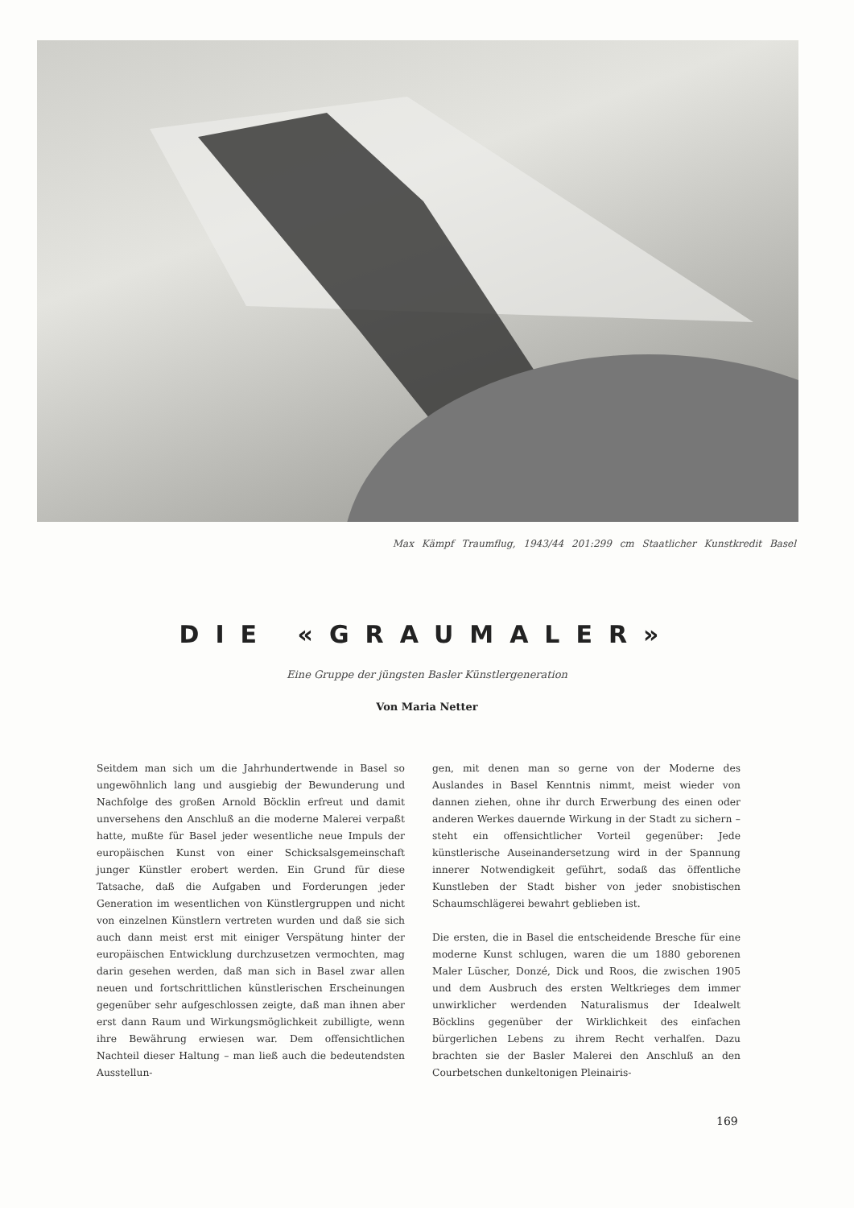Max Kämpf Traumflug, 1943/44 201:299 cm Staatlicher Kunstkredit Basel
DIE «GRAUMALER»
Eine Gruppe der jüngsten Basler Künstlergeneration
Von Maria Netter
Seitdem man sich um die Jahrhundertwende in Basel so ungewöhnlich lang und ausgiebig der Bewunderung und Nachfolge des großen Arnold Böcklin erfreut und damit unversehens den Anschluß an die moderne Malerei verpaßt hatte, mußte für Basel jeder wesentliche neue Impuls der europäischen Kunst von einer Schicksalsgemeinschaft junger Künstler erobert werden. Ein Grund für diese Tatsache, daß die Aufgaben und Forderungen jeder Generation im wesentlichen von Künstlergruppen und nicht von einzelnen Künstlern vertreten wurden und daß sie sich auch dann meist erst mit einiger Verspätung hinter der europäischen Entwicklung durchzusetzen vermochten, mag darin gesehen werden, daß man sich in Basel zwar allen neuen und fortschrittlichen künstlerischen Erscheinungen gegenüber sehr aufgeschlossen zeigte, daß man ihnen aber erst dann Raum und Wirkungsmöglichkeit zubilligte, wenn ihre Bewährung erwiesen war. Dem offensichtlichen Nachteil dieser Haltung – man ließ auch die bedeutendsten Ausstellun-
gen, mit denen man so gerne von der Moderne des Auslandes in Basel Kenntnis nimmt, meist wieder von dannen ziehen, ohne ihr durch Erwerbung des einen oder anderen Werkes dauernde Wirkung in der Stadt zu sichern – steht ein offensichtlicher Vorteil gegenüber: Jede künstlerische Auseinandersetzung wird in der Spannung innerer Notwendigkeit geführt, sodaß das öffentliche Kunstleben der Stadt bisher von jeder snobistischen Schaumschlägerei bewahrt geblieben ist.
Die ersten, die in Basel die entscheidende Bresche für eine moderne Kunst schlugen, waren die um 1880 geborenen Maler Lüscher, Donzé, Dick und Roos, die zwischen 1905 und dem Ausbruch des ersten Weltkrieges dem immer unwirklicher werdenden Naturalismus der Idealwelt Böcklins gegenüber der Wirklichkeit des einfachen bürgerlichen Lebens zu ihrem Recht verhalfen. Dazu brachten sie der Basler Malerei den Anschluß an den Courbetschen dunkeltonigen Pleinairis-
169